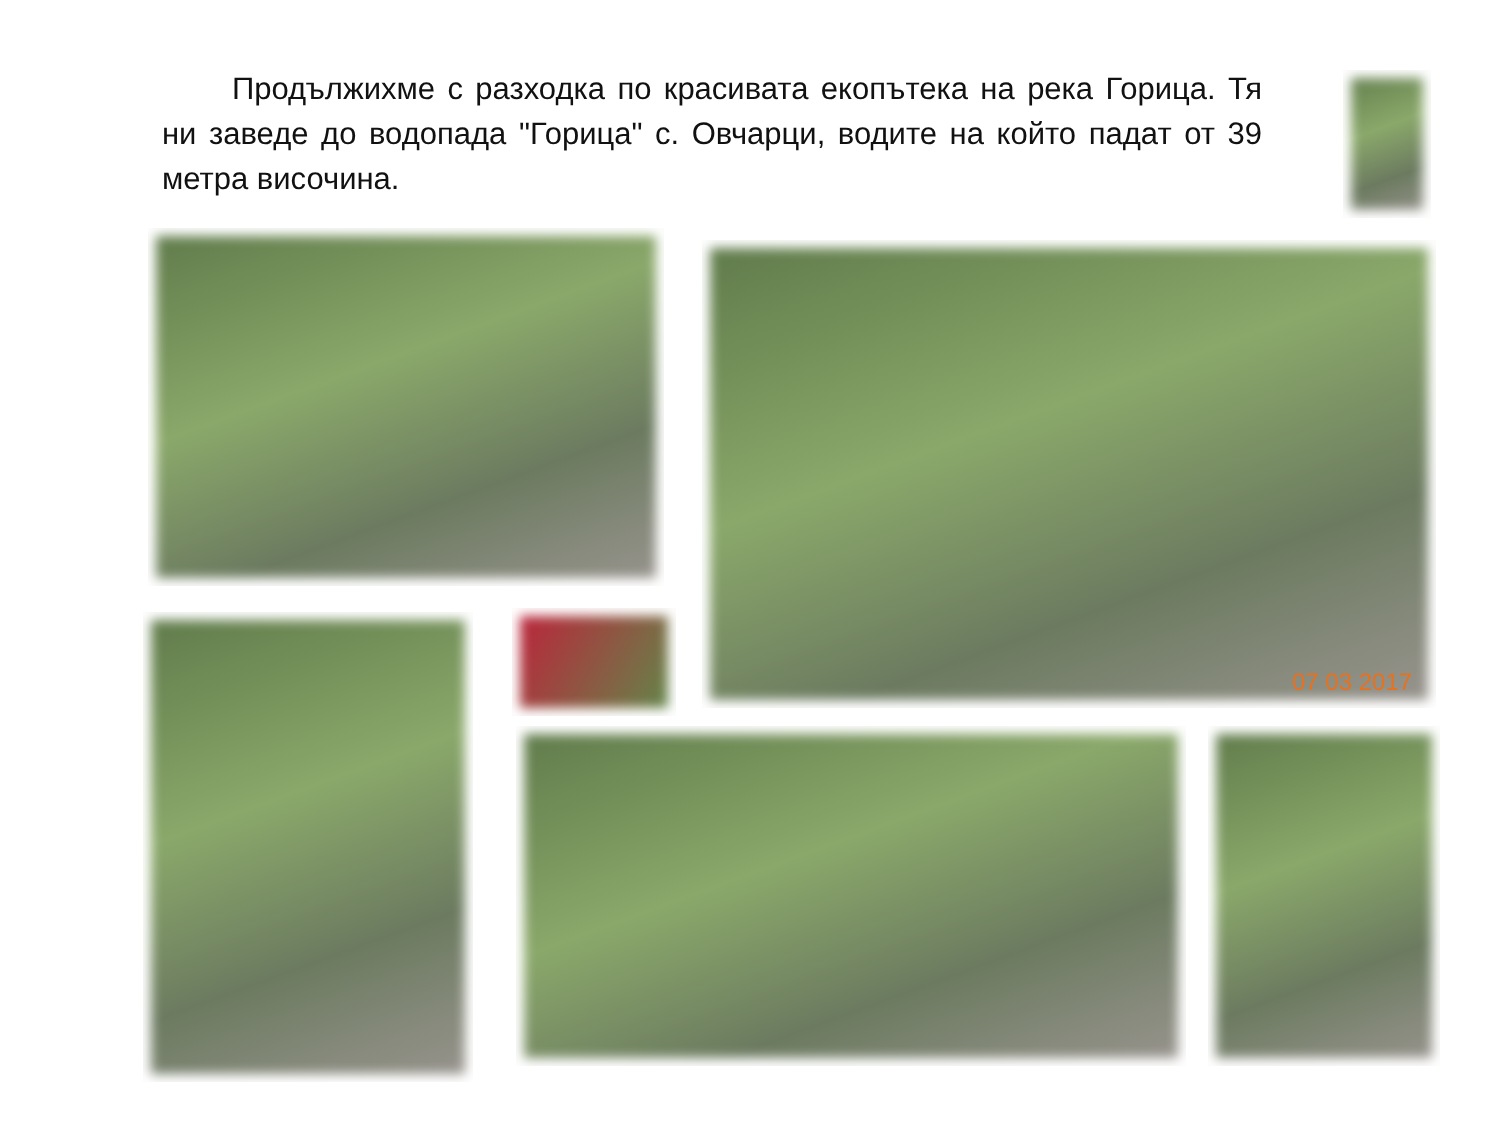Продължихме с разходка по красивата екопътека на река Горица. Тя ни заведе до водопада "Горица" с. Овчарци, водите на който падат от 39 метра височина.
07 03 2017